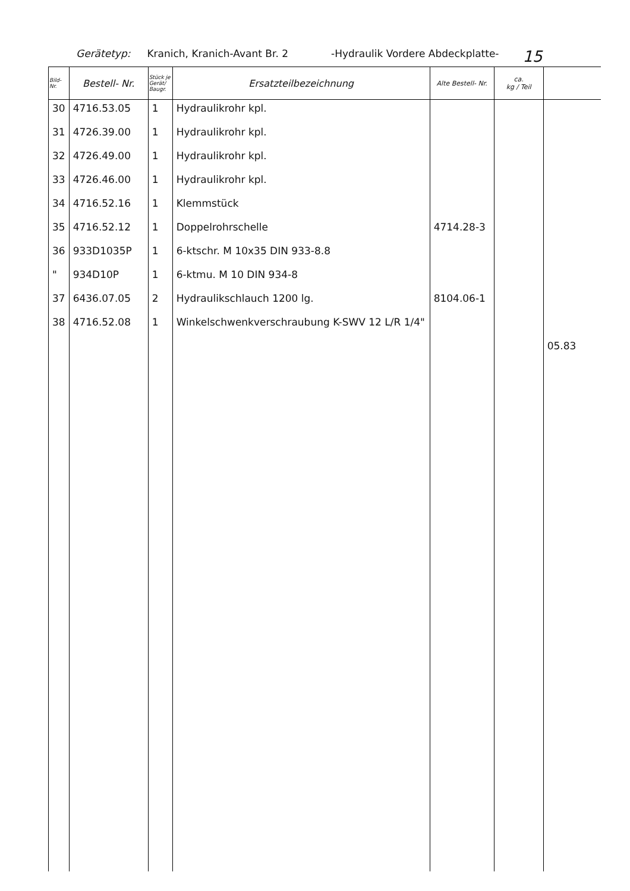Gerätetyp: Kranich, Kranich-Avant Br. 2 -Hydraulik Vordere Abdeckplatte- 15
| Bild- Nr. | Bestell- Nr. | Stück je Gerät/ Baugr. | Ersatzteilbezeichnung | Alte Bestell- Nr. | ca. kg / Teil | |
| --- | --- | --- | --- | --- | --- | --- |
| 30 | 4716.53.05 | 1 | Hydraulikrohr kpl. | | | |
| 31 | 4726.39.00 | 1 | Hydraulikrohr kpl. | | | |
| 32 | 4726.49.00 | 1 | Hydraulikrohr kpl. | | | |
| 33 | 4726.46.00 | 1 | Hydraulikrohr kpl. | | | |
| 34 | 4716.52.16 | 1 | Klemmstück | | | |
| 35 | 4716.52.12 | 1 | Doppelrohrschelle | 4714.28-3 | | |
| 36 | 933D1035P | 1 | 6-ktschr. M 10x35 DIN 933-8.8 | | | |
| " | 934D10P | 1 | 6-ktmu. M 10 DIN 934-8 | | | |
| 37 | 6436.07.05 | 2 | Hydraulikschlauch 1200 lg. | 8104.06-1 | | |
| 38 | 4716.52.08 | 1 | Winkelschwenkverschraubung K-SWV 12 L/R 1/4" | | | |
| | | | | | | 05.83 |